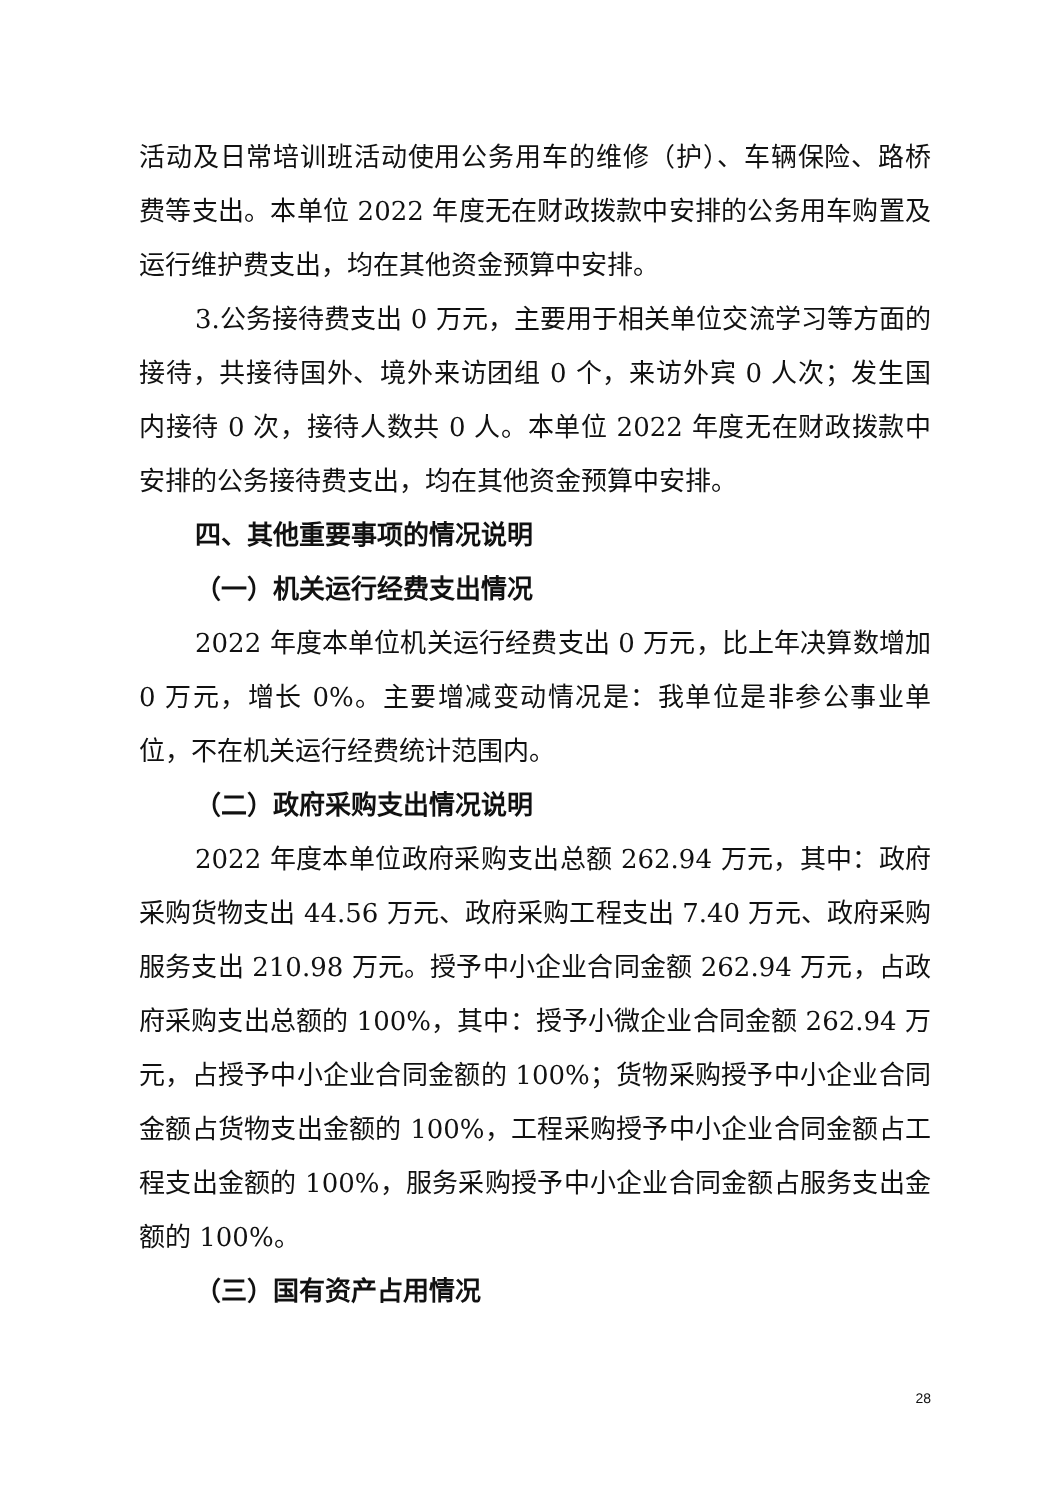活动及日常培训班活动使用公务用车的维修（护）、车辆保险、路桥费等支出。本单位 2022 年度无在财政拨款中安排的公务用车购置及运行维护费支出，均在其他资金预算中安排。
3.公务接待费支出 0 万元，主要用于相关单位交流学习等方面的接待，共接待国外、境外来访团组 0 个，来访外宾 0 人次；发生国内接待 0 次，接待人数共 0 人。本单位 2022 年度无在财政拨款中安排的公务接待费支出，均在其他资金预算中安排。
四、其他重要事项的情况说明
（一）机关运行经费支出情况
2022 年度本单位机关运行经费支出 0 万元，比上年决算数增加 0 万元，增长 0%。主要增减变动情况是：我单位是非参公事业单位，不在机关运行经费统计范围内。
（二）政府采购支出情况说明
2022 年度本单位政府采购支出总额 262.94 万元，其中：政府采购货物支出 44.56 万元、政府采购工程支出 7.40 万元、政府采购服务支出 210.98 万元。授予中小企业合同金额 262.94 万元，占政府采购支出总额的 100%，其中：授予小微企业合同金额 262.94 万元，占授予中小企业合同金额的 100%；货物采购授予中小企业合同金额占货物支出金额的 100%，工程采购授予中小企业合同金额占工程支出金额的 100%，服务采购授予中小企业合同金额占服务支出金额的 100%。
（三）国有资产占用情况
28